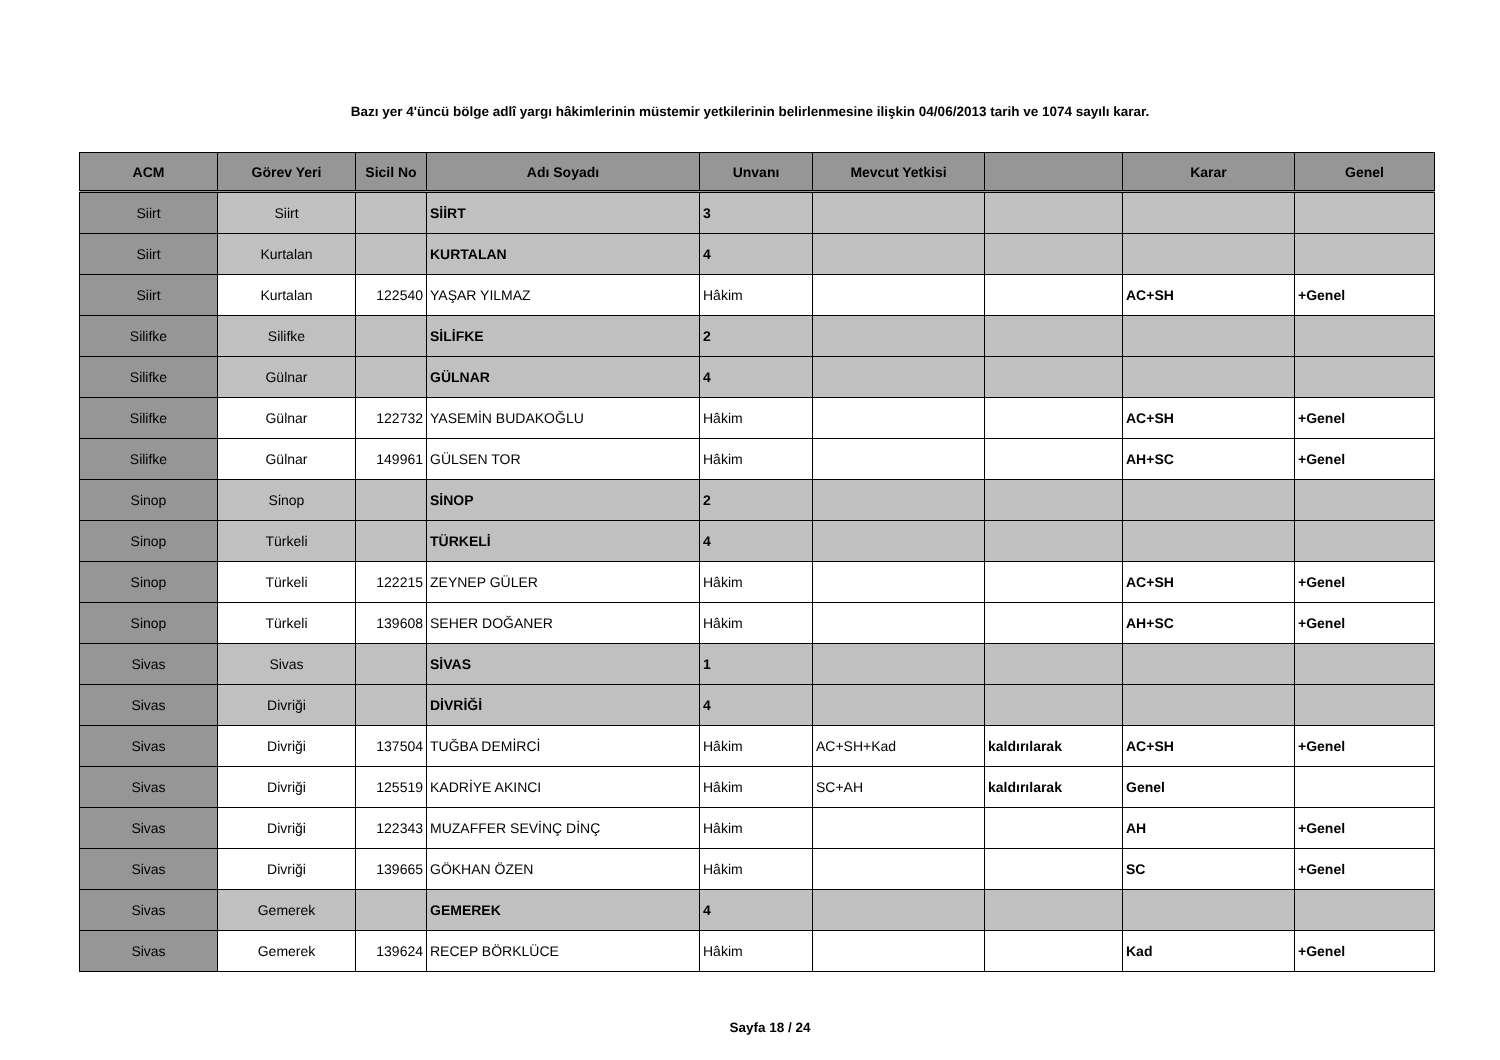Bazı yer 4'üncü bölge adlî yargı hâkimlerinin müstemir yetkilerinin belirlenmesine ilişkin 04/06/2013 tarih ve 1074 sayılı karar.
| ACM | Görev Yeri | Sicil No | Adı Soyadı | Unvanı | Mevcut Yetkisi | | Karar | Genel |
| --- | --- | --- | --- | --- | --- | --- | --- | --- |
| Siirt | Siirt | | SİİRT | 3 | | | | |
| Siirt | Kurtalan | | KURTALAN | 4 | | | | |
| Siirt | Kurtalan | 122540 | YAŞAR YILMAZ | Hâkim | | | AC+SH | +Genel |
| Silifke | Silifke | | SİLİFKE | 2 | | | | |
| Silifke | Gülnar | | GÜLNAR | 4 | | | | |
| Silifke | Gülnar | 122732 | YASEMİN BUDAKOĞLU | Hâkim | | | AC+SH | +Genel |
| Silifke | Gülnar | 149961 | GÜLSEN TOR | Hâkim | | | AH+SC | +Genel |
| Sinop | Sinop | | SİNOP | 2 | | | | |
| Sinop | Türkeli | | TÜRKELİ | 4 | | | | |
| Sinop | Türkeli | 122215 | ZEYNEP GÜLER | Hâkim | | | AC+SH | +Genel |
| Sinop | Türkeli | 139608 | SEHER DOĞANER | Hâkim | | | AH+SC | +Genel |
| Sivas | Sivas | | SİVAS | 1 | | | | |
| Sivas | Divriği | | DİVRİĞİ | 4 | | | | |
| Sivas | Divriği | 137504 | TUĞBA DEMİRCİ | Hâkim | AC+SH+Kad | kaldırılarak | AC+SH | +Genel |
| Sivas | Divriği | 125519 | KADRİYE AKINCI | Hâkim | SC+AH | kaldırılarak | Genel | |
| Sivas | Divriği | 122343 | MUZAFFER SEVİNÇ DİNÇ | Hâkim | | | AH | +Genel |
| Sivas | Divriği | 139665 | GÖKHAN ÖZEN | Hâkim | | | SC | +Genel |
| Sivas | Gemerek | | GEMEREK | 4 | | | | |
| Sivas | Gemerek | 139624 | RECEP BÖRKLÜCE | Hâkim | | | Kad | +Genel |
Sayfa 18 / 24